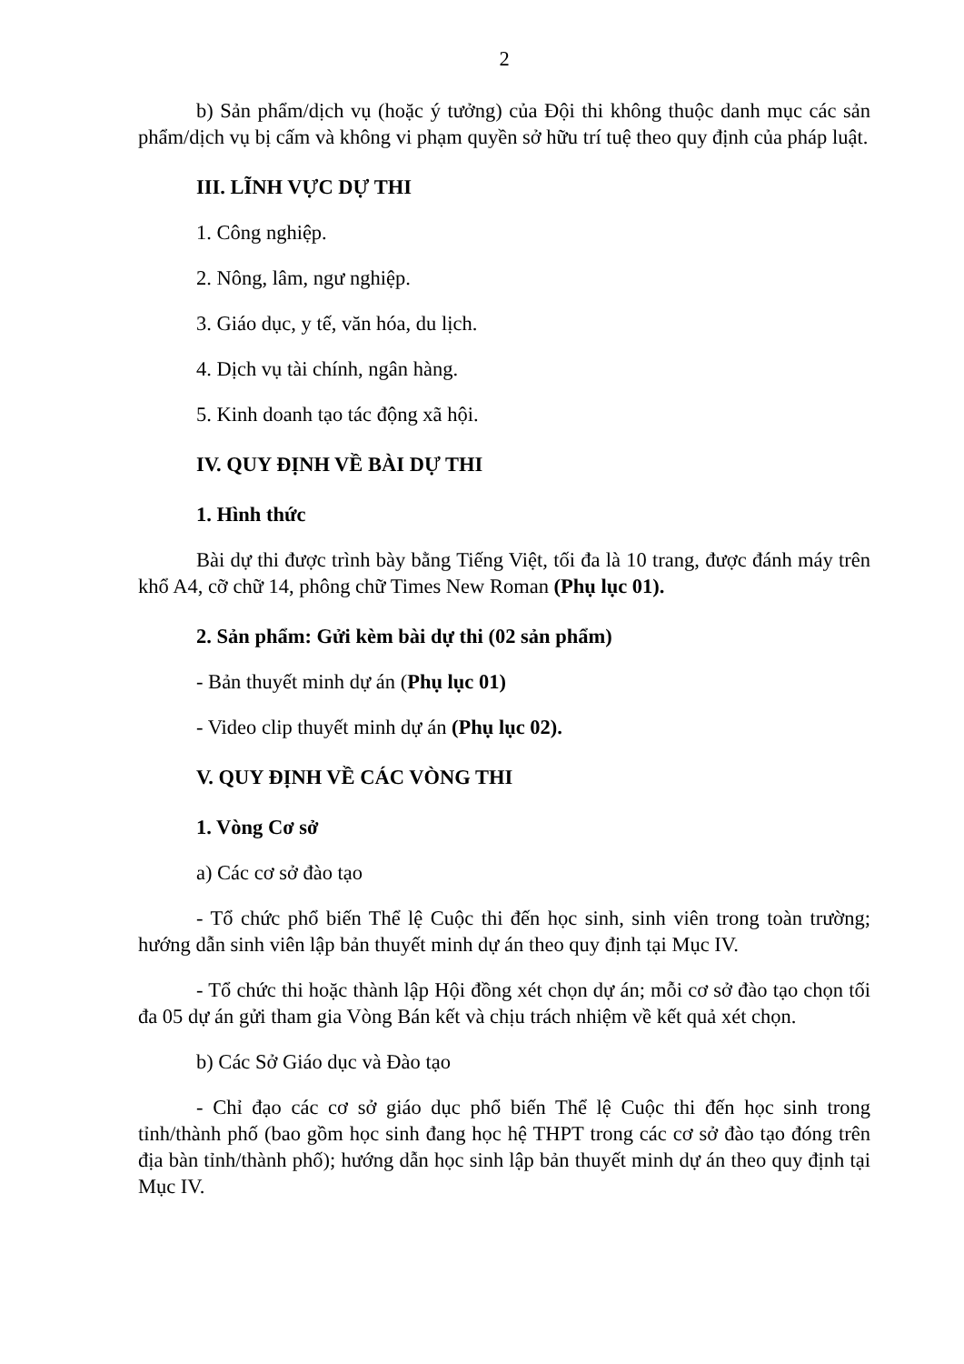2
b) Sản phẩm/dịch vụ (hoặc ý tưởng) của Đội thi không thuộc danh mục các sản phẩm/dịch vụ bị cấm và không vi phạm quyền sở hữu trí tuệ theo quy định của pháp luật.
III. LĨNH VỰC DỰ THI
1. Công nghiệp.
2. Nông, lâm, ngư nghiệp.
3. Giáo dục, y tế, văn hóa, du lịch.
4. Dịch vụ tài chính, ngân hàng.
5. Kinh doanh tạo tác động xã hội.
IV. QUY ĐỊNH VỀ BÀI DỰ THI
1. Hình thức
Bài dự thi được trình bày bằng Tiếng Việt, tối đa là 10 trang, được đánh máy trên khổ A4, cỡ chữ 14, phông chữ Times New Roman (Phụ lục 01).
2. Sản phẩm: Gửi kèm bài dự thi (02 sản phẩm)
- Bản thuyết minh dự án (Phụ lục 01)
- Video clip thuyết minh dự án (Phụ lục 02).
V. QUY ĐỊNH VỀ CÁC VÒNG THI
1. Vòng Cơ sở
a) Các cơ sở đào tạo
- Tổ chức phổ biến Thể lệ Cuộc thi đến học sinh, sinh viên trong toàn trường; hướng dẫn sinh viên lập bản thuyết minh dự án theo quy định tại Mục IV.
- Tổ chức thi hoặc thành lập Hội đồng xét chọn dự án; mỗi cơ sở đào tạo chọn tối đa 05 dự án gửi tham gia Vòng Bán kết và chịu trách nhiệm về kết quả xét chọn.
b) Các Sở Giáo dục và Đào tạo
- Chỉ đạo các cơ sở giáo dục phổ biến Thể lệ Cuộc thi đến học sinh trong tỉnh/thành phố (bao gồm học sinh đang học hệ THPT trong các cơ sở đào tạo đóng trên địa bàn tỉnh/thành phố); hướng dẫn học sinh lập bản thuyết minh dự án theo quy định tại Mục IV.